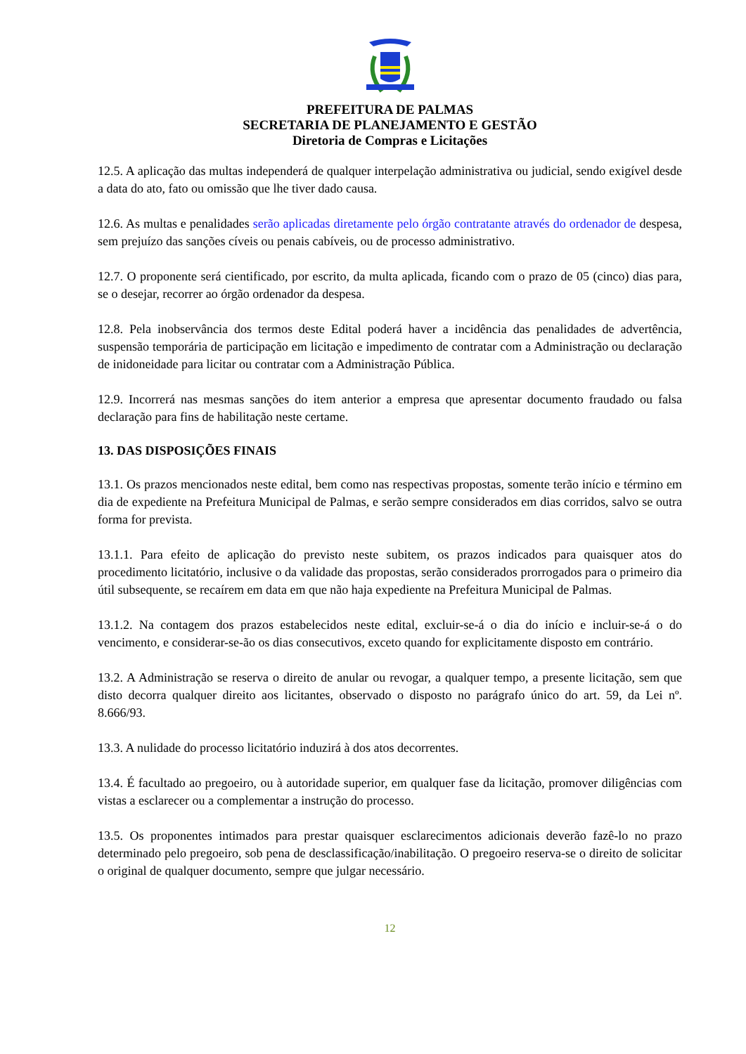PREFEITURA DE PALMAS
SECRETARIA DE PLANEJAMENTO E GESTÃO
Diretoria de Compras e Licitações
12.5. A aplicação das multas independerá de qualquer interpelação administrativa ou judicial, sendo exigível desde a data do ato, fato ou omissão que lhe tiver dado causa.
12.6. As multas e penalidades serão aplicadas diretamente pelo órgão contratante através do ordenador de despesa, sem prejuízo das sanções cíveis ou penais cabíveis, ou de processo administrativo.
12.7. O proponente será cientificado, por escrito, da multa aplicada, ficando com o prazo de 05 (cinco) dias para, se o desejar, recorrer ao órgão ordenador da despesa.
12.8. Pela inobservância dos termos deste Edital poderá haver a incidência das penalidades de advertência, suspensão temporária de participação em licitação e impedimento de contratar com a Administração ou declaração de inidoneidade para licitar ou contratar com a Administração Pública.
12.9. Incorrerá nas mesmas sanções do item anterior a empresa que apresentar documento fraudado ou falsa declaração para fins de habilitação neste certame.
13. DAS DISPOSIÇÕES FINAIS
13.1. Os prazos mencionados neste edital, bem como nas respectivas propostas, somente terão início e término em dia de expediente na Prefeitura Municipal de Palmas, e serão sempre considerados em dias corridos, salvo se outra forma for prevista.
13.1.1. Para efeito de aplicação do previsto neste subitem, os prazos indicados para quaisquer atos do procedimento licitatório, inclusive o da validade das propostas, serão considerados prorrogados para o primeiro dia útil subsequente, se recaírem em data em que não haja expediente na Prefeitura Municipal de Palmas.
13.1.2. Na contagem dos prazos estabelecidos neste edital, excluir-se-á o dia do início e incluir-se-á o do vencimento, e considerar-se-ão os dias consecutivos, exceto quando for explicitamente disposto em contrário.
13.2. A Administração se reserva o direito de anular ou revogar, a qualquer tempo, a presente licitação, sem que disto decorra qualquer direito aos licitantes, observado o disposto no parágrafo único do art. 59, da Lei nº. 8.666/93.
13.3. A nulidade do processo licitatório induzirá à dos atos decorrentes.
13.4. É facultado ao pregoeiro, ou à autoridade superior, em qualquer fase da licitação, promover diligências com vistas a esclarecer ou a complementar a instrução do processo.
13.5. Os proponentes intimados para prestar quaisquer esclarecimentos adicionais deverão fazê-lo no prazo determinado pelo pregoeiro, sob pena de desclassificação/inabilitação. O pregoeiro reserva-se o direito de solicitar o original de qualquer documento, sempre que julgar necessário.
12